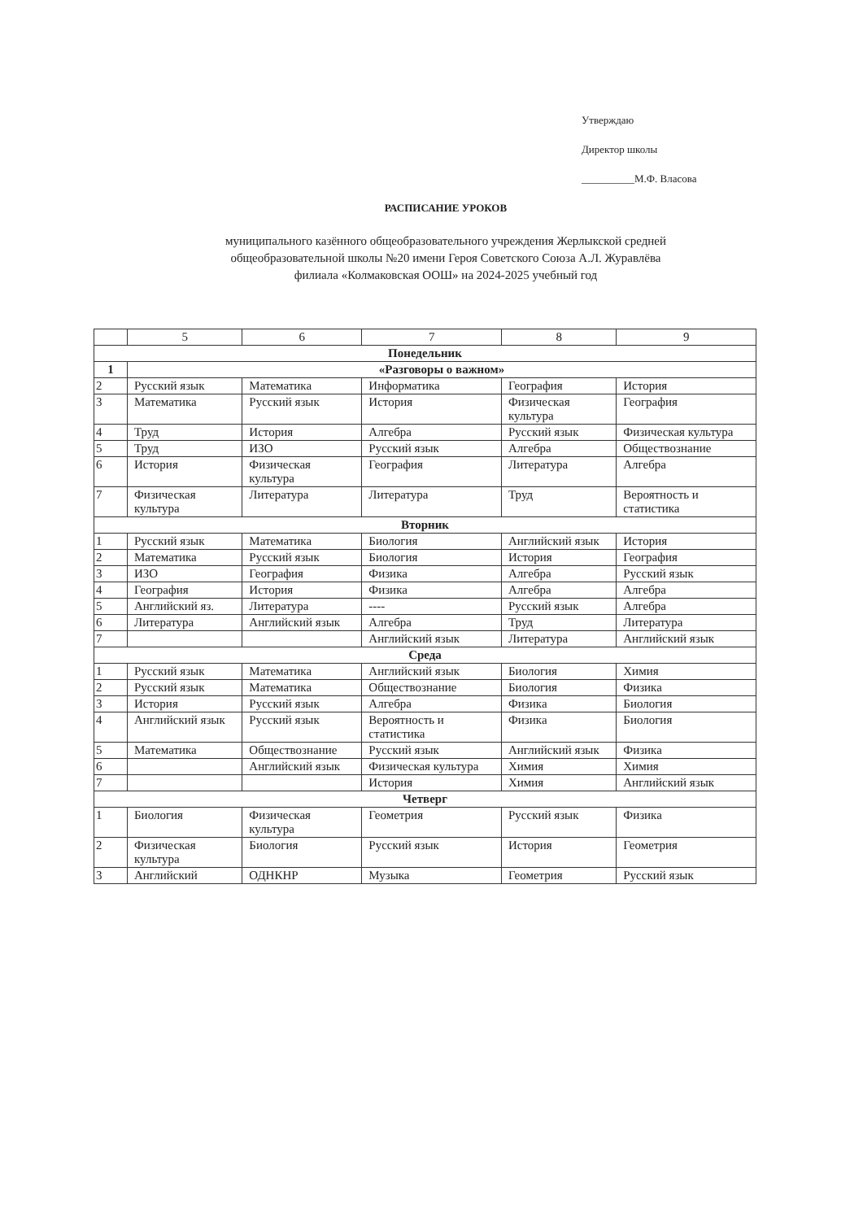Утверждаю
Директор школы
__________М.Ф. Власова
РАСПИСАНИЕ УРОКОВ
муниципального казённого общеобразовательного учреждения Жерлыкской средней
общеобразовательной школы №20 имени Героя Советского Союза А.Л. Журавлёва
филиала «Колмаковская ООШ» на 2024-2025 учебный год
| | 5 | 6 | 7 | 8 | 9 |
| --- | --- | --- | --- | --- | --- |
| Понедельник | | | | | |
| 1 | «Разговоры о важном» | | | | |
| 2 | Русский язык | Математика | Информатика | География | История |
| 3 | Математика | Русский язык | История | Физическая культура | География |
| 4 | Труд | История | Алгебра | Русский язык | Физическая культура |
| 5 | Труд | ИЗО | Русский язык | Алгебра | Обществознание |
| 6 | История | Физическая культура | География | Литература | Алгебра |
| 7 | Физическая культура | Литература | Литература | Труд | Вероятность и статистика |
| Вторник | | | | | |
| 1 | Русский язык | Математика | Биология | Английский язык | История |
| 2 | Математика | Русский язык | Биология | История | География |
| 3 | ИЗО | География | Физика | Алгебра | Русский язык |
| 4 | География | История | Физика | Алгебра | Алгебра |
| 5 | Английский яз. | Литература | ---- | Русский язык | Алгебра |
| 6 | Литература | Английский язык | Алгебра | Труд | Литература |
| 7 | | | Английский язык | Литература | Английский язык |
| Среда | | | | | |
| 1 | Русский язык | Математика | Английский язык | Биология | Химия |
| 2 | Русский язык | Математика | Обществознание | Биология | Физика |
| 3 | История | Русский язык | Алгебра | Физика | Биология |
| 4 | Английский язык | Русский язык | Вероятность и статистика | Физика | Биология |
| 5 | Математика | Обществознание | Русский язык | Английский язык | Физика |
| 6 | | Английский язык | Физическая культура | Химия | Химия |
| 7 | | | История | Химия | Английский язык |
| Четверг | | | | | |
| 1 | Биология | Физическая культура | Геометрия | Русский язык | Физика |
| 2 | Физическая культура | Биология | Русский язык | История | Геометрия |
| 3 | Английский | ОДНКНР | Музыка | Геометрия | Русский язык |